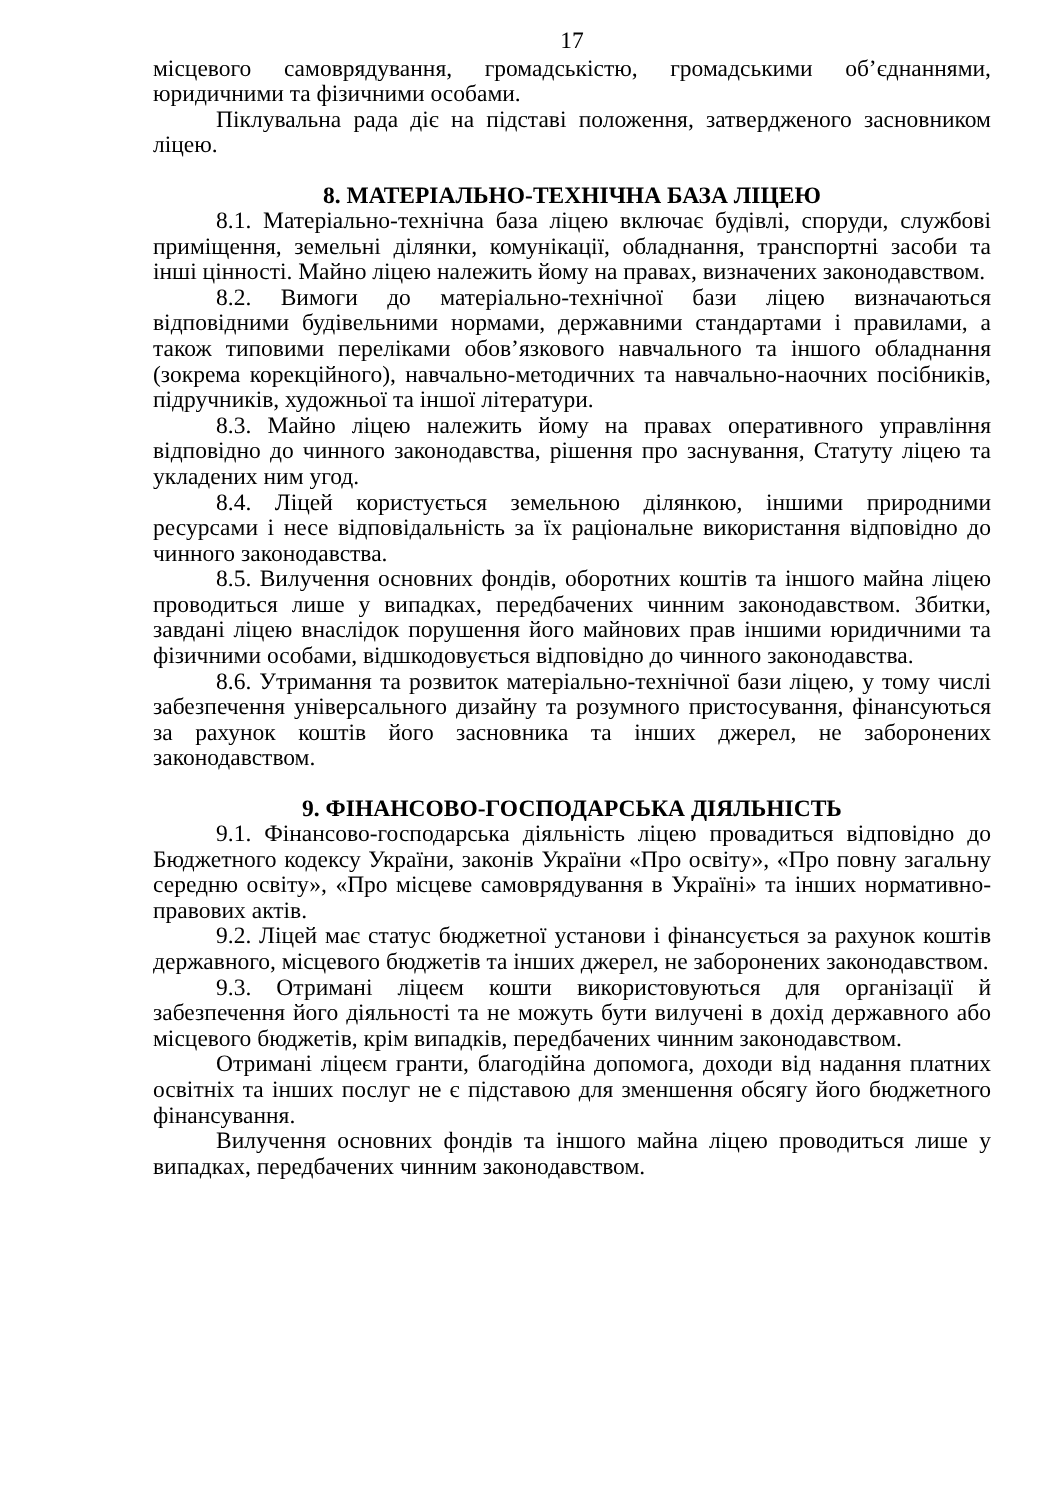17
місцевого самоврядування, громадськістю, громадськими об’єднаннями, юридичними та фізичними особами.
Піклувальна рада діє на підставі положення, затвердженого засновником ліцею.
8. МАТЕРІАЛЬНО-ТЕХНІЧНА БАЗА ЛІЦЕЮ
8.1. Матеріально-технічна база ліцею включає будівлі, споруди, службові приміщення, земельні ділянки, комунікації, обладнання, транспортні засоби та інші цінності. Майно ліцею належить йому на правах, визначених законодавством.
8.2. Вимоги до матеріально-технічної бази ліцею визначаються відповідними будівельними нормами, державними стандартами і правилами, а також типовими переліками обов’язкового навчального та іншого обладнання (зокрема корекційного), навчально-методичних та навчально-наочних посібників, підручників, художньої та іншої літератури.
8.3. Майно ліцею належить йому на правах оперативного управління відповідно до чинного законодавства, рішення про заснування, Статуту ліцею та укладених ним угод.
8.4. Ліцей користується земельною ділянкою, іншими природними ресурсами і несе відповідальність за їх раціональне використання відповідно до чинного законодавства.
8.5. Вилучення основних фондів, оборотних коштів та іншого майна ліцею проводиться лише у випадках, передбачених чинним законодавством. Збитки, завдані ліцею внаслідок порушення його майнових прав іншими юридичними та фізичними особами, відшкодовується відповідно до чинного законодавства.
8.6. Утримання та розвиток матеріально-технічної бази ліцею, у тому числі забезпечення універсального дизайну та розумного пристосування, фінансуються за рахунок коштів його засновника та інших джерел, не заборонених законодавством.
9. ФІНАНСОВО-ГОСПОДАРСЬКА ДІЯЛЬНІСТЬ
9.1. Фінансово-господарська діяльність ліцею провадиться відповідно до Бюджетного кодексу України, законів України «Про освіту», «Про повну загальну середню освіту», «Про місцеве самоврядування в Україні» та інших нормативно-правових актів.
9.2. Ліцей має статус бюджетної установи і фінансується за рахунок коштів державного, місцевого бюджетів та інших джерел, не заборонених законодавством.
9.3. Отримані ліцеєм кошти використовуються для організації й забезпечення його діяльності та не можуть бути вилучені в дохід державного або місцевого бюджетів, крім випадків, передбачених чинним законодавством.
Отримані ліцеєм гранти, благодійна допомога, доходи від надання платних освітніх та інших послуг не є підставою для зменшення обсягу його бюджетного фінансування.
Вилучення основних фондів та іншого майна ліцею проводиться лише у випадках, передбачених чинним законодавством.